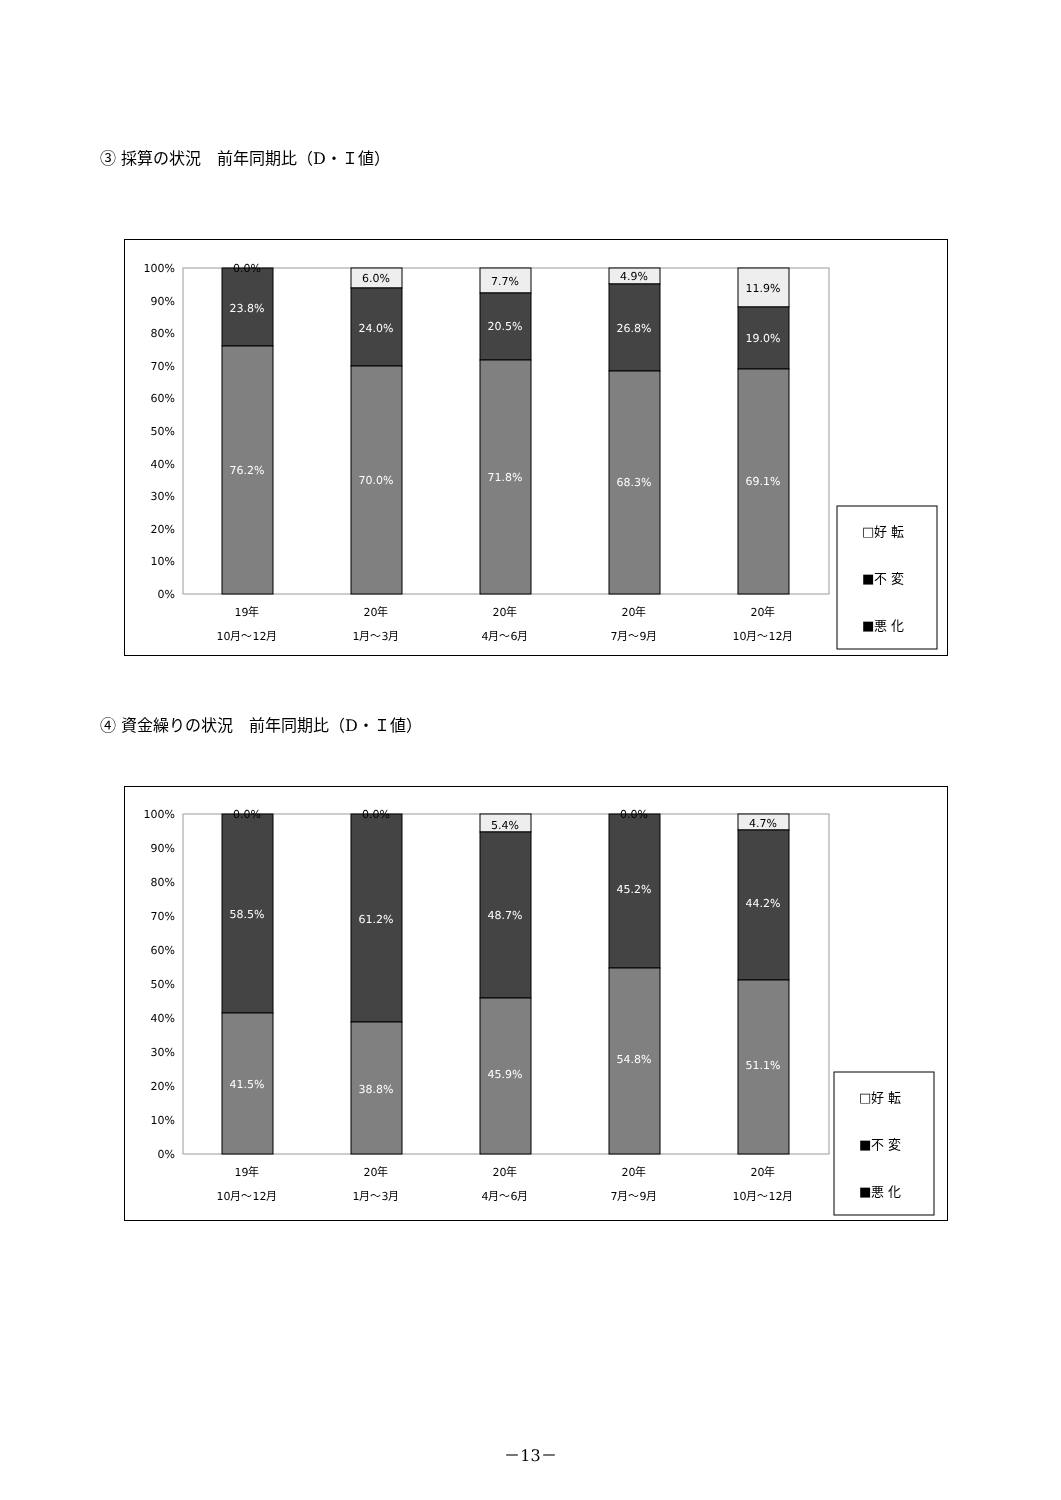③ 採算の状況　前年同期比（D・Ｉ値）
100%
90%
80%
70%
60%
50%
40%
30%
20%
10%
0%
0.0%
23.8%
76.2%
6.0%
24.0%
70.0%
7.7%
20.5%
71.8%
4.9%
26.8%
68.3%
11.9%
19.0%
69.1%
19年
10月～12月
20年
1月～3月
20年
4月～6月
20年
7月～9月
20年
10月～12月
□好 転
■不 変
■悪 化
④ 資金繰りの状況　前年同期比（D・Ｉ値）
100%
90%
80%
70%
60%
50%
40%
30%
20%
10%
0%
0.0%
58.5%
41.5%
0.0%
61.2%
38.8%
5.4%
48.7%
45.9%
0.0%
45.2%
54.8%
4.7%
44.2%
51.1%
19年
10月～12月
20年
1月～3月
20年
4月～6月
20年
7月～9月
20年
10月～12月
□好 転
■不 変
■悪 化
－13－